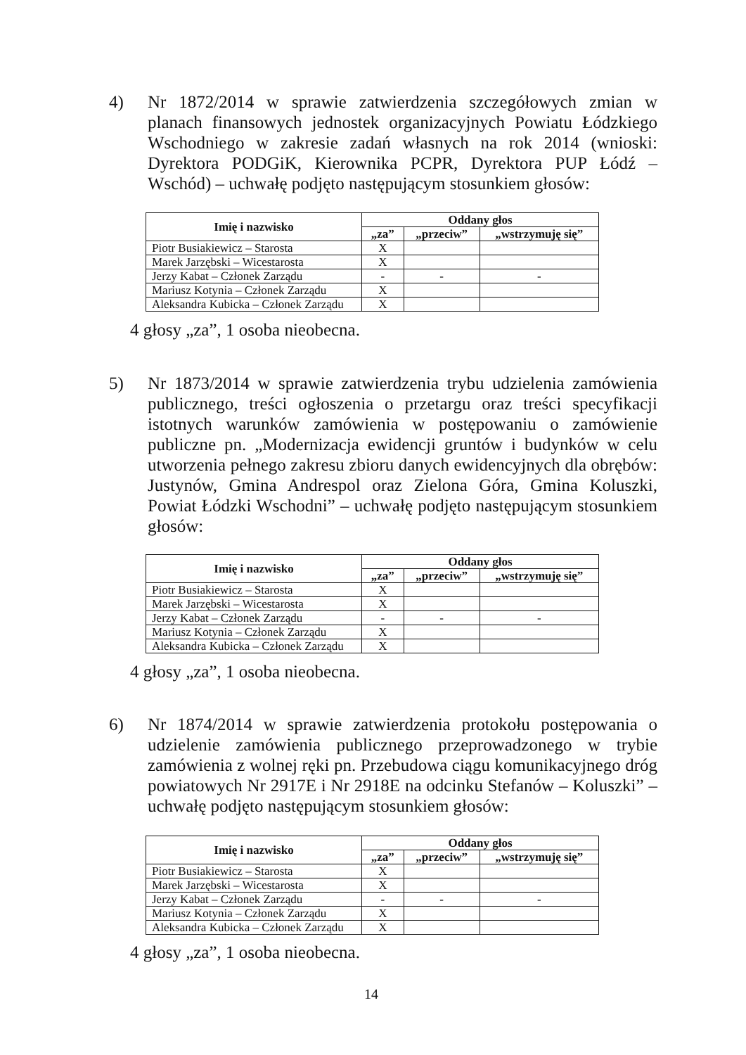4)
Nr 1872/2014 w sprawie zatwierdzenia szczegółowych zmian w planach finansowych jednostek organizacyjnych Powiatu Łódzkiego Wschodniego w zakresie zadań własnych na rok 2014 (wnioski: Dyrektora PODGiK, Kierownika PCPR, Dyrektora PUP Łódź – Wschód) – uchwałę podjęto następującym stosunkiem głosów:
| Imię i nazwisko | Oddany głos | | |
| --- | --- | --- | --- |
| | „za” | „przeciw” | „wstrzymuję się” |
| Piotr Busiakiewicz – Starosta | X | | |
| Marek Jarzębski – Wicestarosta | X | | |
| Jerzy Kabat – Członek Zarządu | - | - | - |
| Mariusz Kotynia – Członek Zarządu | X | | |
| Aleksandra Kubicka – Członek Zarządu | X | | |
4 głosy „za”, 1 osoba nieobecna.
5)
Nr 1873/2014 w sprawie zatwierdzenia trybu udzielenia zamówienia publicznego, treści ogłoszenia o przetargu oraz treści specyfikacji istotnych warunków zamówienia w postępowaniu o zamówienie publiczne pn. „Modernizacja ewidencji gruntów i budynków w celu utworzenia pełnego zakresu zbioru danych ewidencyjnych dla obrębów: Justynów, Gmina Andrespol oraz Zielona Góra, Gmina Koluszki, Powiat Łódzki Wschodni” – uchwałę podjęto następującym stosunkiem głosów:
| Imię i nazwisko | Oddany głos | | |
| --- | --- | --- | --- |
| | „za” | „przeciw” | „wstrzymuję się” |
| Piotr Busiakiewicz – Starosta | X | | |
| Marek Jarzębski – Wicestarosta | X | | |
| Jerzy Kabat – Członek Zarządu | - | - | - |
| Mariusz Kotynia – Członek Zarządu | X | | |
| Aleksandra Kubicka – Członek Zarządu | X | | |
4 głosy „za”, 1 osoba nieobecna.
6)
Nr 1874/2014 w sprawie zatwierdzenia protokołu postępowania o udzielenie zamówienia publicznego przeprowadzonego w trybie zamówienia z wolnej ręki pn. Przebudowa ciągu komunikacyjnego dróg powiatowych Nr 2917E i Nr 2918E na odcinku Stefanów – Koluszki” – uchwałę podjęto następującym stosunkiem głosów:
| Imię i nazwisko | Oddany głos | | |
| --- | --- | --- | --- |
| | „za” | „przeciw” | „wstrzymuję się” |
| Piotr Busiakiewicz – Starosta | X | | |
| Marek Jarzębski – Wicestarosta | X | | |
| Jerzy Kabat – Członek Zarządu | - | - | - |
| Mariusz Kotynia – Członek Zarządu | X | | |
| Aleksandra Kubicka – Członek Zarządu | X | | |
4 głosy „za”, 1 osoba nieobecna.
14